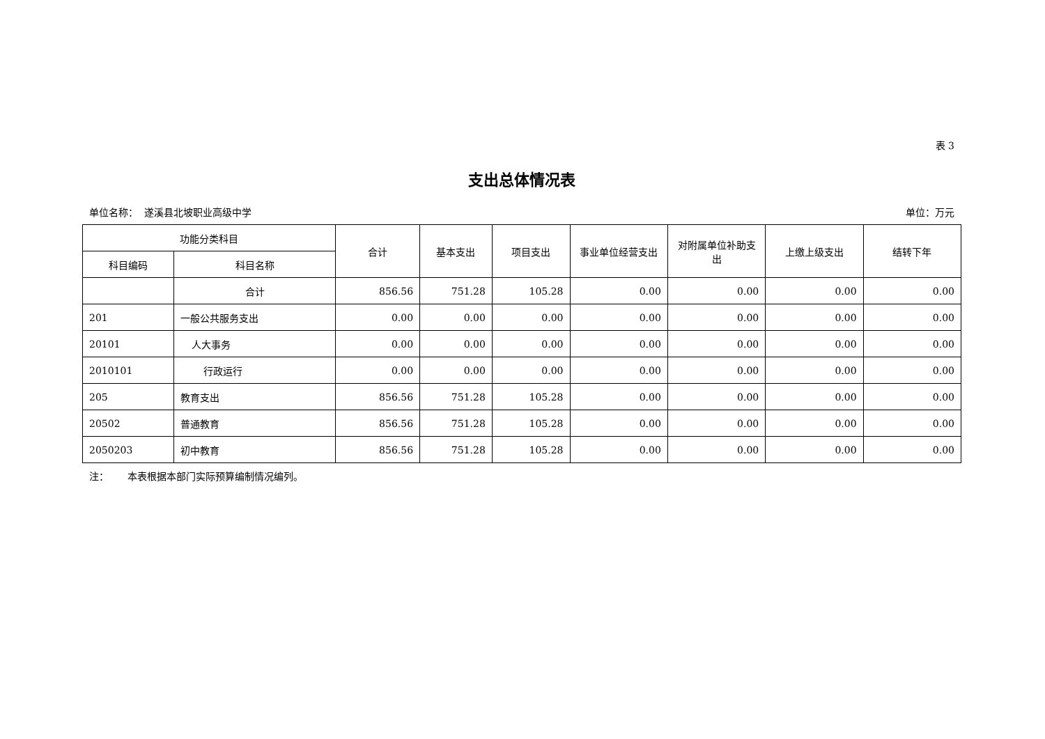表 3
支出总体情况表
单位名称： 遂溪县北坡职业高级中学 单位：万元
| 功能分类科目 | | 合计 | 基本支出 | 项目支出 | 事业单位经营支出 | 对附属单位补助支出 | 上缴上级支出 | 结转下年 |
| --- | --- | --- | --- | --- | --- | --- | --- | --- |
| 科目编码 | 科目名称 | | | | | | | |
| | 合计 | 856.56 | 751.28 | 105.28 | 0.00 | 0.00 | 0.00 | 0.00 |
| 201 | 一般公共服务支出 | 0.00 | 0.00 | 0.00 | 0.00 | 0.00 | 0.00 | 0.00 |
| 20101 | 人大事务 | 0.00 | 0.00 | 0.00 | 0.00 | 0.00 | 0.00 | 0.00 |
| 2010101 | 行政运行 | 0.00 | 0.00 | 0.00 | 0.00 | 0.00 | 0.00 | 0.00 |
| 205 | 教育支出 | 856.56 | 751.28 | 105.28 | 0.00 | 0.00 | 0.00 | 0.00 |
| 20502 | 普通教育 | 856.56 | 751.28 | 105.28 | 0.00 | 0.00 | 0.00 | 0.00 |
| 2050203 | 初中教育 | 856.56 | 751.28 | 105.28 | 0.00 | 0.00 | 0.00 | 0.00 |
注： 本表根据本部门实际预算编制情况编列。